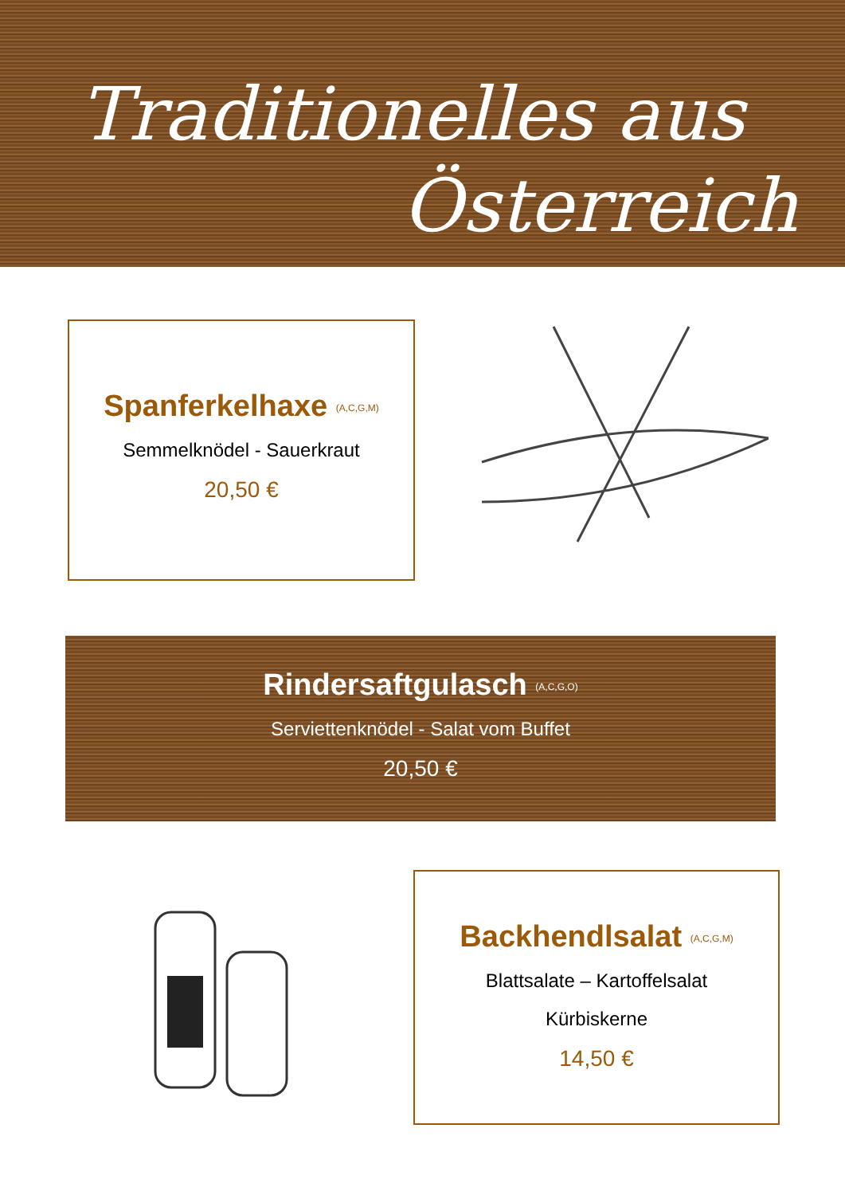Traditionelles aus
Österreich
Spanferkelhaxe <sup>(A,C,G,M)</sup>
Semmelknödel - Sauerkraut
20,50 €
Rindersaftgulasch <sup>(A,C,G,O)</sup>
Serviettenknödel - Salat vom Buffet
20,50 €
Backhendlsalat <sup>(A,C,G,M)</sup>
Blattsalate – Kartoffelsalat
Kürbiskerne
14,50 €